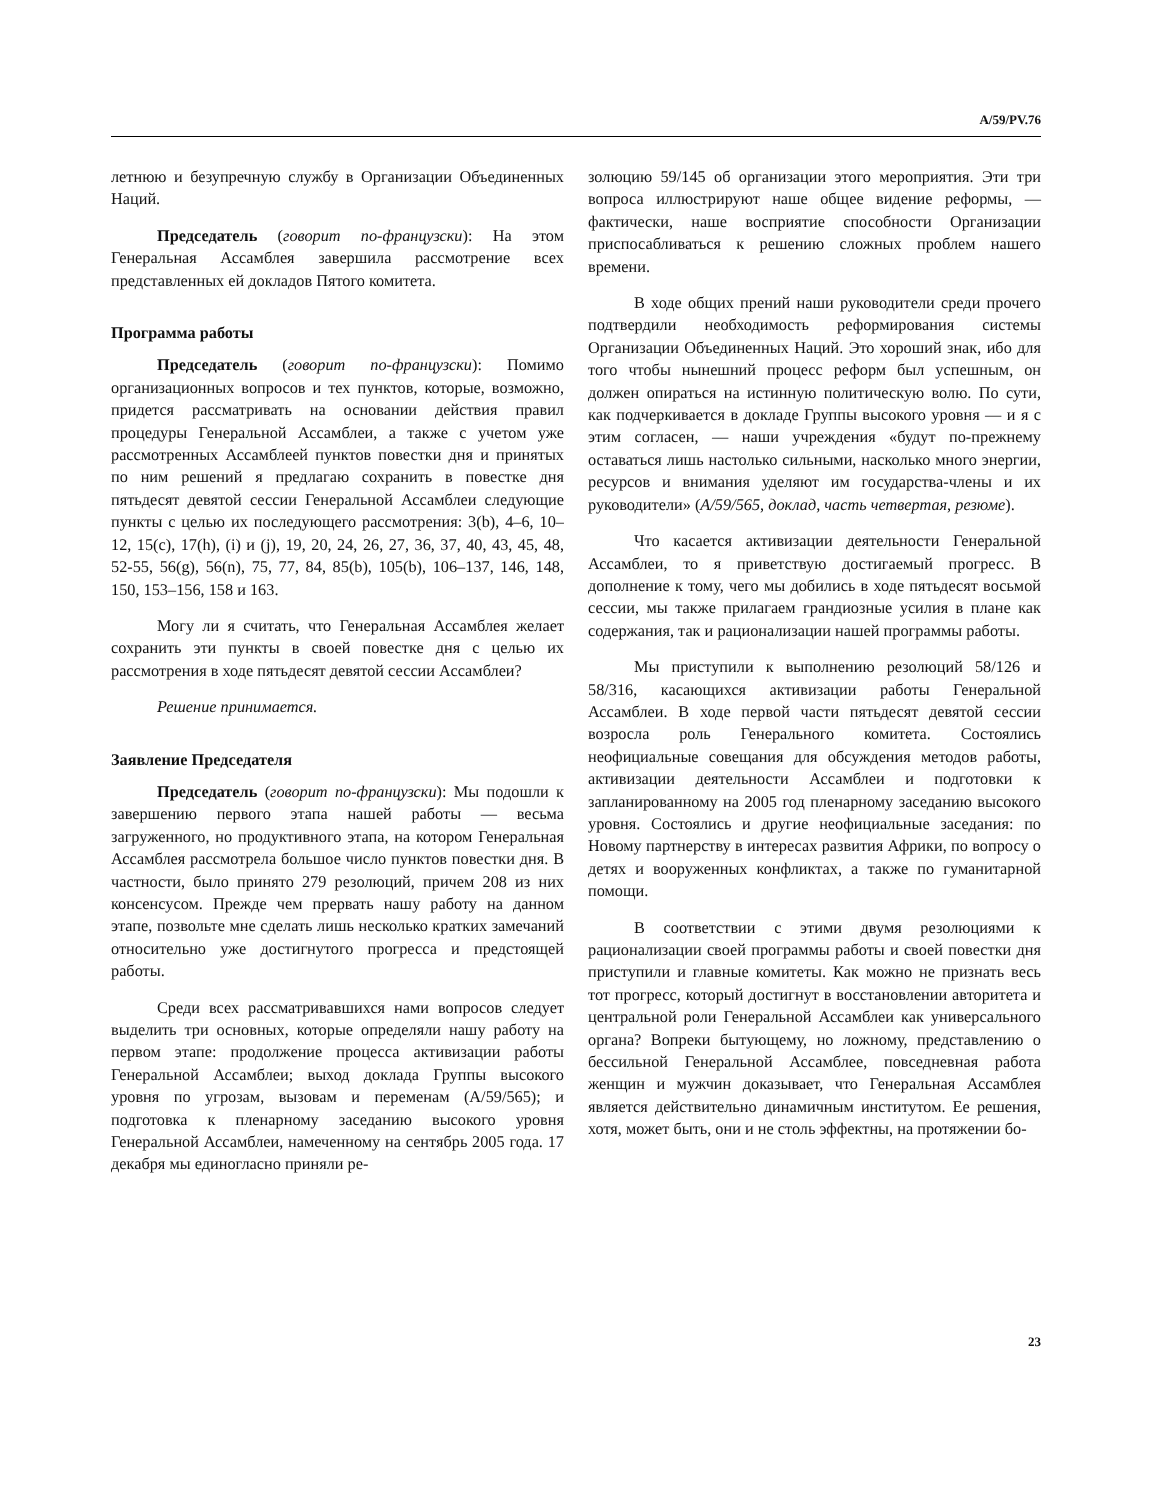A/59/PV.76
летнюю и безупречную службу в Организации Объединенных Наций.
Председатель (говорит по-французски): На этом Генеральная Ассамблея завершила рассмотрение всех представленных ей докладов Пятого комитета.
Программа работы
Председатель (говорит по-французски): Помимо организационных вопросов и тех пунктов, которые, возможно, придется рассматривать на основании действия правил процедуры Генеральной Ассамблеи, а также с учетом уже рассмотренных Ассамблеей пунктов повестки дня и принятых по ним решений я предлагаю сохранить в повестке дня пятьдесят девятой сессии Генеральной Ассамблеи следующие пункты с целью их последующего рассмотрения: 3(b), 4–6, 10–12, 15(c), 17(h), (i) и (j), 19, 20, 24, 26, 27, 36, 37, 40, 43, 45, 48, 52-55, 56(g), 56(n), 75, 77, 84, 85(b), 105(b), 106–137, 146, 148, 150, 153–156, 158 и 163.
Могу ли я считать, что Генеральная Ассамблея желает сохранить эти пункты в своей повестке дня с целью их рассмотрения в ходе пятьдесят девятой сессии Ассамблеи?
Решение принимается.
Заявление Председателя
Председатель (говорит по-французски): Мы подошли к завершению первого этапа нашей работы — весьма загруженного, но продуктивного этапа, на котором Генеральная Ассамблея рассмотрела большое число пунктов повестки дня. В частности, было принято 279 резолюций, причем 208 из них консенсусом. Прежде чем прервать нашу работу на данном этапе, позвольте мне сделать лишь несколько кратких замечаний относительно уже достигнутого прогресса и предстоящей работы.
Среди всех рассматривавшихся нами вопросов следует выделить три основных, которые определяли нашу работу на первом этапе: продолжение процесса активизации работы Генеральной Ассамблеи; выход доклада Группы высокого уровня по угрозам, вызовам и переменам (A/59/565); и подготовка к пленарному заседанию высокого уровня Генеральной Ассамблеи, намеченному на сентябрь 2005 года. 17 декабря мы единогласно приняли ре-
золюцию 59/145 об организации этого мероприятия. Эти три вопроса иллюстрируют наше общее видение реформы, — фактически, наше восприятие способности Организации приспосабливаться к решению сложных проблем нашего времени.
В ходе общих прений наши руководители среди прочего подтвердили необходимость реформирования системы Организации Объединенных Наций. Это хороший знак, ибо для того чтобы нынешний процесс реформ был успешным, он должен опираться на истинную политическую волю. По сути, как подчеркивается в докладе Группы высокого уровня — и я с этим согласен, — наши учреждения «будут по-прежнему оставаться лишь настолько сильными, насколько много энергии, ресурсов и внимания уделяют им государства-члены и их руководители» (A/59/565, доклад, часть четвертая, резюме).
Что касается активизации деятельности Генеральной Ассамблеи, то я приветствую достигаемый прогресс. В дополнение к тому, чего мы добились в ходе пятьдесят восьмой сессии, мы также прилагаем грандиозные усилия в плане как содержания, так и рационализации нашей программы работы.
Мы приступили к выполнению резолюций 58/126 и 58/316, касающихся активизации работы Генеральной Ассамблеи. В ходе первой части пятьдесят девятой сессии возросла роль Генерального комитета. Состоялись неофициальные совещания для обсуждения методов работы, активизации деятельности Ассамблеи и подготовки к запланированному на 2005 год пленарному заседанию высокого уровня. Состоялись и другие неофициальные заседания: по Новому партнерству в интересах развития Африки, по вопросу о детях и вооруженных конфликтах, а также по гуманитарной помощи.
В соответствии с этими двумя резолюциями к рационализации своей программы работы и своей повестки дня приступили и главные комитеты. Как можно не признать весь тот прогресс, который достигнут в восстановлении авторитета и центральной роли Генеральной Ассамблеи как универсального органа? Вопреки бытующему, но ложному, представлению о бессильной Генеральной Ассамблее, повседневная работа женщин и мужчин доказывает, что Генеральная Ассамблея является действительно динамичным институтом. Ее решения, хотя, может быть, они и не столь эффектны, на протяжении бо-
23